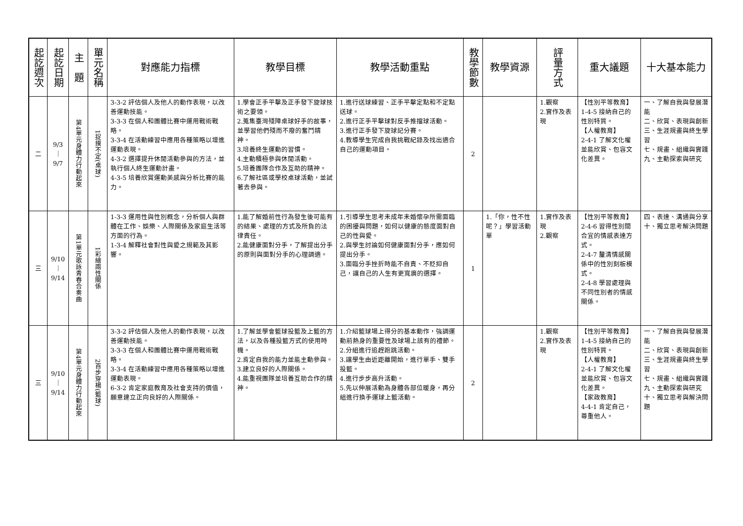| 起訖週次 | 起訖日期 | 主 題 | 單元名稱 | 對應能力指標 | 教學目標 | 教學活動重點 | 教學節數 | 教學資源 | 評量方式 | 重大議題 | 十大基本能力 |
| --- | --- | --- | --- | --- | --- | --- | --- | --- | --- | --- | --- |
| 二 | 9/3 ｜ 9/7 | 第4單元身體力行動起來 | 1捉摸不定(桌球) | 3-3-2 評估個人及他人的動作表現，以改善運動技能。 3-3-3 在個人和團體比賽中運用戰術戰略。 3-3-4 在活動練習中應用各種策略以增進運動表現。 4-3-2 選擇提升休閒活動參與的方法，並執行個人終生運動計畫。 4-3-5 培養欣賞運動美感與分析比賽的能力。 | 1.學會正手平擊及正手發下旋球技術之要領。 2.蒐集臺灣殘障桌球好手的故事，並學習他們殘而不廢的奮鬥精神。 3.培養終生運動的習慣。 4.主動積極參與休閒活動。 5.培養團隊合作及互助的精神。 6.了解社區或學校桌球活動，並試著去參與。 | 1.進行送球練習、正手平擊定點和不定點送球。 2.進行正手平擊球對反手推擋球活動。 3.進行正手發下旋球記分賽。 4.教導學生完成自我挑戰紀錄及找出適合自己的運動項目。 | 2 | | 1.觀察 2.實作及表現 | 【性別平等教育】 1-4-5 接納自己的性別特質。 【人權教育】 2-4-1 了解文化權並能欣賞、包容文化差異。 | 一、了解自我與發展潛能 二、欣賞、表現與創新 三、生涯規畫與終生學習 七、規畫、組織與實踐 九、主動探索與研究 |
| 三 | 9/10 ｜ 9/14 | 第1單元歌詠青春合奏曲 | 1彩繪兩性關係 | 1-3-3 運用性與性別概念，分析個人與群體在工作、娛樂、人際關係及家庭生活等方面的行為。 1-3-4 解釋社會對性與愛之規範及其影響。 | 1.能了解婚前性行為發生後可能有的結果、處理的方式及所負的法律責任。 2.能健康面對分手，了解提出分手的原則與面對分手的心理調適。 | 1.引導學生思考未成年未婚懷孕所需面臨的困擾與問題，如何以健康的態度面對自己的性與愛。 2.與學生討論如何健康面對分手，應如何提出分手。 3.面臨分手挫折時能不自責、不貶抑自己，讓自己的人生有更寬廣的選擇。 | 1 | 1.「你，性不性呢？」學習活動單 | 1.實作及表現 2.觀察 | 【性別平等教育】 2-4-6 習得性別間合宜的情感表達方式。 2-4-7 釐清情感關係中的性別刻板模式。 2-4-8 學習處理與不同性別者的情感關係。 | 四、表達、溝通與分享 十、獨立思考解決問題 |
| 三 | 9/10 ｜ 9/14 | 第4單元身體力行動起來 | 2百步穿楊(籃球) | 3-3-2 評估個人及他人的動作表現，以改善運動技能。 3-3-3 在個人和團體比賽中運用戰術戰略。 3-3-4 在活動練習中應用各種策略以增進運動表現。 6-3-2 肯定家庭教育及社會支持的價值，願意建立正向良好的人際關係。 | 1.了解並學會籃球投籃及上籃的方法，以及各種投籃方式的使用時機。 2.肯定自我的能力並能主動參與。 3.建立良好的人際關係。 4.能重視團隊並培養互助合作的精神。 | 1.介紹籃球場上得分的基本動作，強調運動前熱身的重要性及球場上該有的禮節。 2.分組進行追趕跑跳活動。 3.讓學生由近距離開始，進行單手、雙手投籃。 4.進行步步高升活動。 5.先以伸展活動為身體各部位暖身，再分組進行換手運球上籃活動。 | 2 | | 1.觀察 2.實作及表現 | 【性別平等教育】 1-4-5 接納自己的性別特質。 【人權教育】 2-4-1 了解文化權並能欣賞、包容文化差異。 【家政教育】 4-4-1 肯定自己，尊重他人。 | 一、了解自我與發展潛能 二、欣賞、表現與創新 三、生涯規畫與終生學習 七、規畫、組織與實踐 九、主動探索與研究 十、獨立思考與解決問題 |